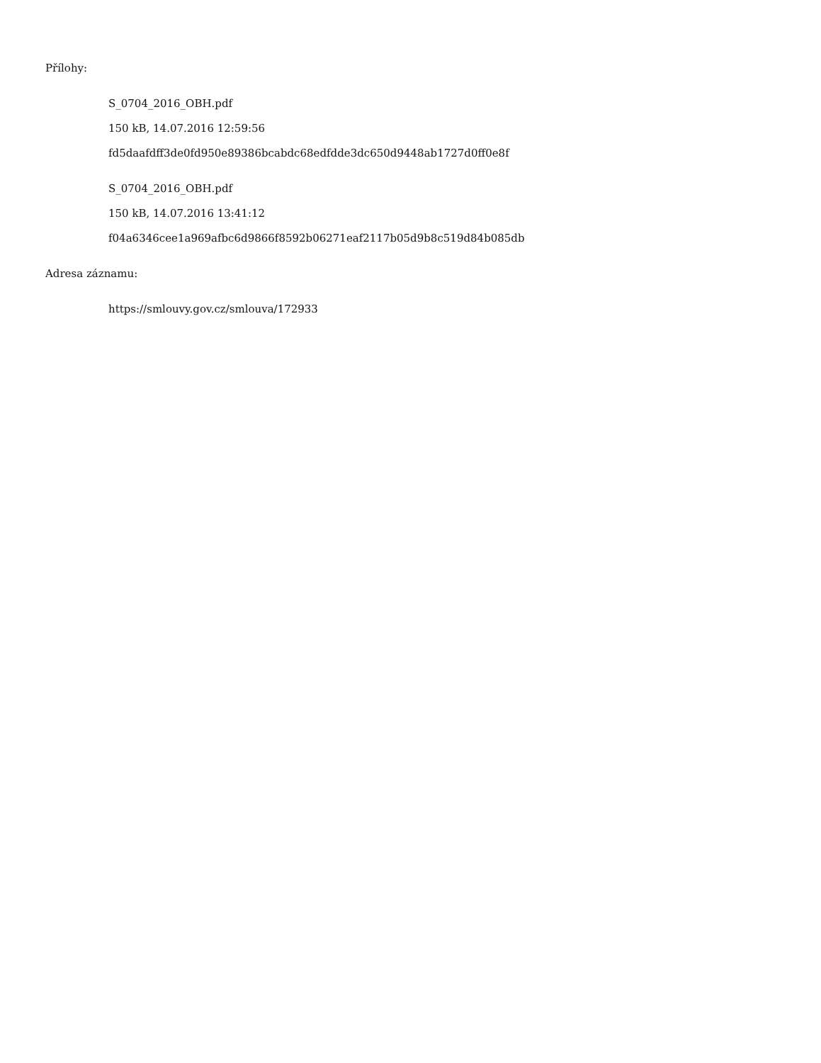Přílohy:
S_0704_2016_OBH.pdf
150 kB, 14.07.2016 12:59:56
fd5daafdff3de0fd950e89386bcabdc68edfdde3dc650d9448ab1727d0ff0e8f
S_0704_2016_OBH.pdf
150 kB, 14.07.2016 13:41:12
f04a6346cee1a969afbc6d9866f8592b06271eaf2117b05d9b8c519d84b085db
Adresa záznamu:
https://smlouvy.gov.cz/smlouva/172933